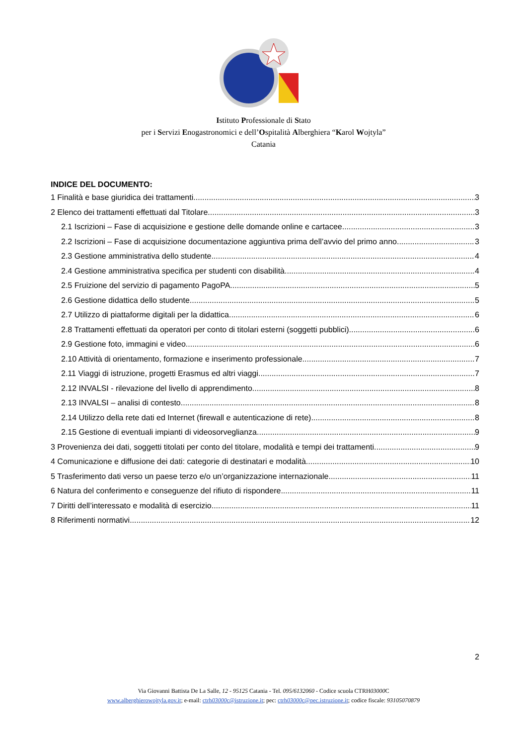Istituto Professionale di Stato
per i Servizi Enogastronomici e dell’Ospitalità Alberghiera “Karol Wojtyla”
Catania
INDICE DEL DOCUMENTO:
1 Finalità e base giuridica dei trattamenti 3
2 Elenco dei trattamenti effettuati dal Titolare 3
2.1 Iscrizioni – Fase di acquisizione e gestione delle domande online e cartacee 3
2.2 Iscrizioni – Fase di acquisizione documentazione aggiuntiva prima dell’avvio del primo anno 3
2.3 Gestione amministrativa dello studente 4
2.4 Gestione amministrativa specifica per studenti con disabilità 4
2.5 Fruizione del servizio di pagamento PagoPA 5
2.6 Gestione didattica dello studente 5
2.7 Utilizzo di piattaforme digitali per la didattica 6
2.8 Trattamenti effettuati da operatori per conto di titolari esterni (soggetti pubblici) 6
2.9 Gestione foto, immagini e video 6
2.10 Attività di orientamento, formazione e inserimento professionale 7
2.11 Viaggi di istruzione, progetti Erasmus ed altri viaggi 7
2.12 INVALSI - rilevazione del livello di apprendimento 8
2.13 INVALSI – analisi di contesto 8
2.14 Utilizzo della rete dati ed Internet (firewall e autenticazione di rete) 8
2.15 Gestione di eventuali impianti di videosorveglianza 9
3 Provenienza dei dati, soggetti titolati per conto del titolare, modalità e tempi dei trattamenti 9
4 Comunicazione e diffusione dei dati: categorie di destinatari e modalità 10
5 Trasferimento dati verso un paese terzo e/o un’organizzazione internazionale 11
6 Natura del conferimento e conseguenze del rifiuto di rispondere 11
7 Diritti dell’interessato e modalità di esercizio 11
8 Riferimenti normativi 12
2
Via Giovanni Battista De La Salle, 12 - 95125 Catania - Tel. 095/6132060 - Codice scuola CTRH03000 C
www.alberghierowojtyla.gov.it; e-mail: ctrh03000c@istruzione.it; pec: ctrh03000c@pec.istruzione.it; codice fiscale: 93105070879